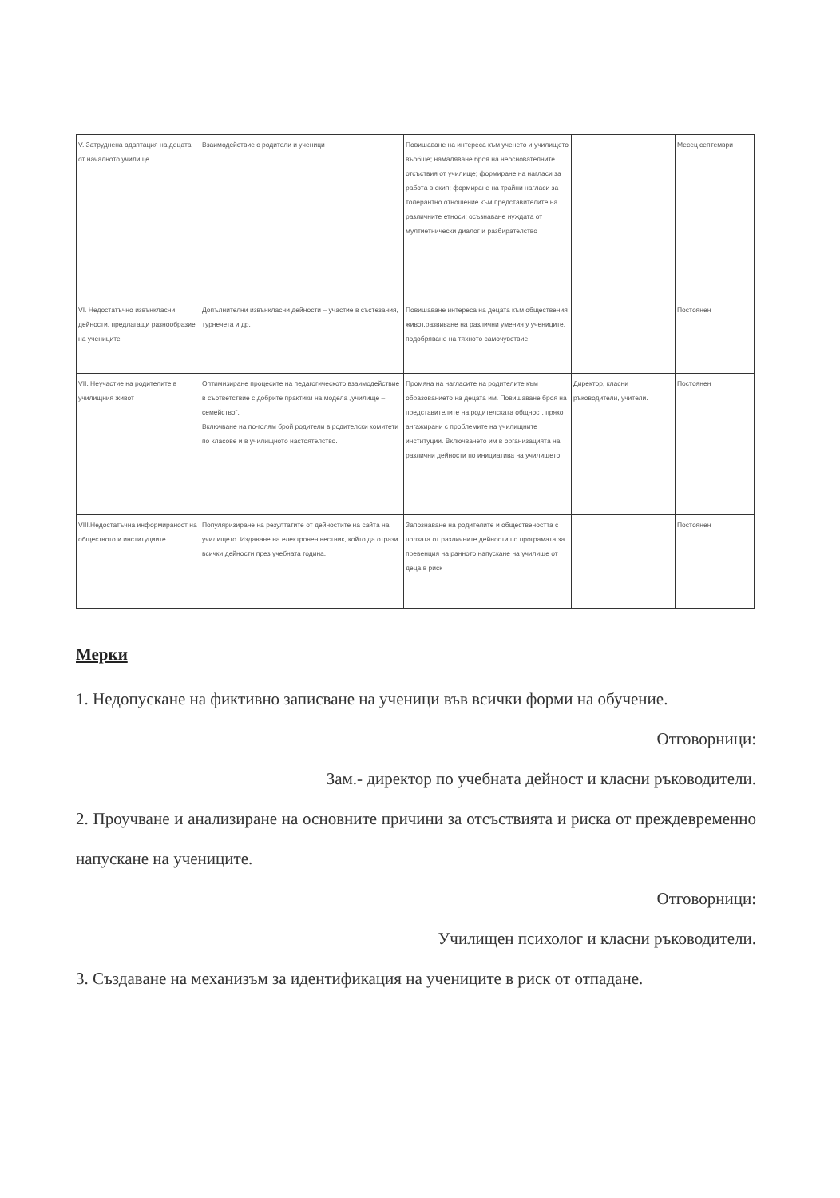| V. Затруднена адаптация на децата от началното училище | Взаимодействие с родители и ученици | Повишаване на интереса към ученето и училището въобще; намаляване броя на неоснователните отсъствия от училище; формиране на нагласи за работа в екип; формиране на трайни нагласи за толерантно отношение към представителите на различните етноси; осъзнаване нуждата от мултиетнически диалог и разбирателство | | Месец септември |
| VI. Недостатъчно извънкласни дейности, предлагащи разнообразие на учениците | Допълнителни извънкласни дейности – участие в състезания, турнечета и др. | Повишаване интереса на децата към обществения живот,развиване на различни умения у учениците, подобряване на тяхното самочувствие | | Постоянен |
| VII. Неучастие на родителите в училищния живот | Оптимизиране процесите на педагогическото взаимодействие в съответствие с добрите практики на модела „училище – семейство", Включване на по-голям брой родители в родителски комитети по класове и в училищното настоятелство. | Промяна на нагласите на родителите към образованието на децата им. Повишаване броя на представителите на родителската общност, пряко ангажирани с проблемите на училищните институции. Включването им в организацията на различни дейности по инициатива на училището. | Директор, класни ръководители, учители. | Постоянен |
| VIII.Недостатъчна информираност на обществото и институциите | Популяризиране на резултатите от дейностите на сайта на училището. Издаване на електронен вестник, който да отрази всички дейности през учебната година. | Запознаване на родителите и обществеността с ползата от различните дейности по програмата за превенция на ранното напускане на училище от деца в риск | | Постоянен |
Мерки
1. Недопускане на фиктивно записване на ученици във всички форми на обучение.
Отговорници:
Зам.- директор по учебната дейност и класни ръководители.
2. Проучване и анализиране на основните причини за отсъствията и риска от преждевременно напускане на учениците.
Отговорници:
Училищен психолог и класни ръководители.
3. Създаване на механизъм за идентификация на учениците в риск от отпадане.